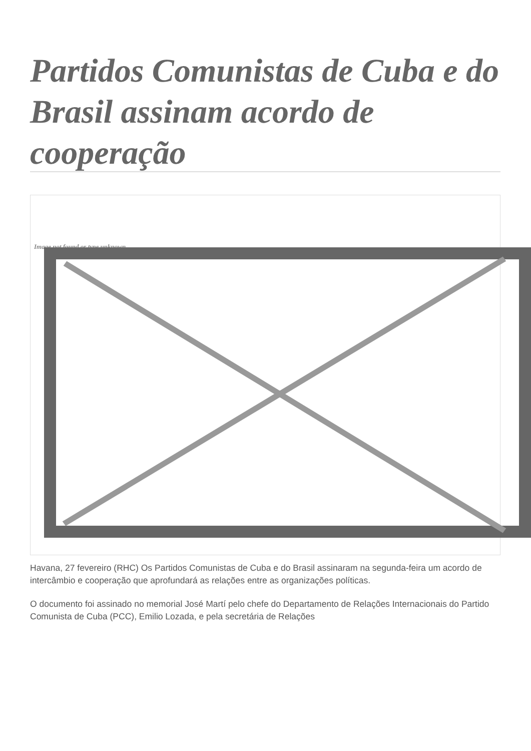Partidos Comunistas de Cuba e do Brasil assinam acordo de cooperação
Image not found or type unknown
Havana, 27 fevereiro (RHC) Os Partidos Comunistas de Cuba e do Brasil assinaram na segunda-feira um acordo de intercâmbio e cooperação que aprofundará as relações entre as organizações políticas.
O documento foi assinado no memorial José Martí pelo chefe do Departamento de Relações Internacionais do Partido Comunista de Cuba (PCC), Emilio Lozada, e pela secretária de Relações